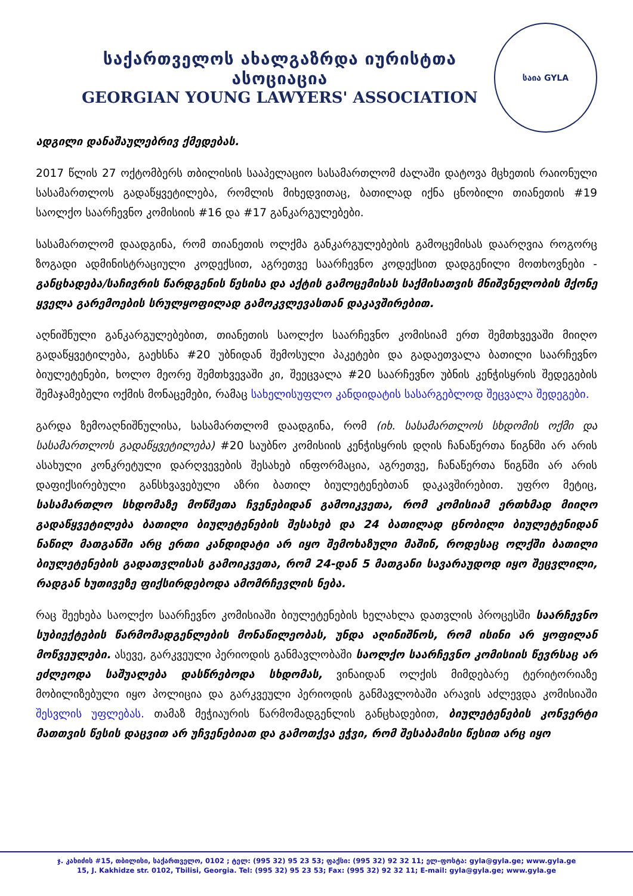საქართველოს ახალგაზრდა იურისტთა ასოციაცია
GEORGIAN YOUNG LAWYERS' ASSOCIATION
საია GYLA
ადგილი დანაშაულებრივ ქმედებას.
2017 წლის 27 ოქტომბერს თბილისის სააპელაციო სასამართლომ ძალაში დატოვა მცხეთის რაიონული სასამართლოს გადაწყვეტილება, რომლის მიხედვითაც, ბათილად იქნა ცნობილი თიანეთის #19 საოლქო საარჩევნო კომისიის #16 და #17 განკარგულებები.
სასამართლომ დაადგინა, რომ თიანეთის ოლქმა განკარგულებების გამოცემისას დაარღვია როგორც ზოგადი ადმინისტრაციული კოდექსით, აგრეთვე საარჩევნო კოდექსით დადგენილი მოთხოვნები - განცხადება/საჩივრის წარდგენის წესისა და აქტის გამოცემისას საქმისათვის მნიშვნელობის მქონე ყველა გარემოების სრულყოფილად გამოკვლევასთან დაკავშირებით.
აღნიშნული განკარგულებებით, თიანეთის საოლქო საარჩევნო კომისიამ ერთ შემთხვევაში მიიღო გადაწყვეტილება, გაეხსნა #20 უბნიდან შემოსული პაკეტები და გადაეთვალა ბათილი საარჩევნო ბიულეტენები, ხოლო მეორე შემთხვევაში კი, შეეცვალა #20 საარჩევნო უბნის კენჭისყრის შედეგების შემაჯამებელი ოქმის მონაცემები, რამაც სახელისუფლო კანდიდატის სასარგებლოდ შეცვალა შედეგები.
გარდა ზემოაღნიშნულისა, სასამართლომ დაადგინა, რომ (იხ. სასამართლოს სხდომის ოქმი და სასამართლოს გადაწყვეტილება) #20 საუბნო კომისიის კენჭისყრის დღის ჩანაწერთა წიგნში არ არის ასახული კონკრეტული დარღვევების შესახებ ინფორმაცია, აგრეთვე, ჩანაწერთა წიგნში არ არის დაფიქსირებული განსხვავებული აზრი ბათილ ბიულეტენებთან დაკავშირებით. უფრო მეტიც, სასამართლო სხდომაზე მოწმეთა ჩვენებიდან გამოიკვეთა, რომ კომისიამ ერთხმად მიიღო გადაწყვეტილება ბათილი ბიულეტენების შესახებ და 24 ბათილად ცნობილი ბიულეტენიდან ნაწილ მათგანში არც ერთი კანდიდატი არ იყო შემოხაზული მაშინ, როდესაც ოლქში ბათილი ბიულეტენების გადათვლისას გამოიკვეთა, რომ 24-დან 5 მათგანი სავარაუდოდ იყო შეცვლილი, რადგან ხუთივეზე ფიქსირდებოდა ამომრჩევლის ნება.
რაც შეეხება საოლქო საარჩევნო კომისიაში ბიულეტენების ხელახლა დათვლის პროცესში საარჩევნო სუბიექტების წარმომადგენლების მონაწილეობას, უნდა აღინიშნოს, რომ ისინი არ ყოფილან მოწვეულები. ასევე, გარკვეული პერიოდის განმავლობაში საოლქო საარჩევნო კომისიის წევრსაც არ ეძლეოდა საშუალება დასწრებოდა სხდომას, ვინაიდან ოლქის მიმდებარე ტერიტორიაზე მობილიზებული იყო პოლიცია და გარკვეული პერიოდის განმავლობაში არავის აძლევდა კომისიაში შესვლის უფლებას. თამაზ მეჭიაურის წარმომადგენლის განცხადებით, ბიულეტენების კონვერტი მათთვის წესის დაცვით არ უჩვენებიათ და გამოთქვა ეჭვი, რომ შესაბამისი წესით არც იყო
ჯ. კახიძის #15, თბილისი, საქართველო, 0102 ; ტელ: (995 32) 95 23 53; ფაქსი: (995 32) 92 32 11; ელ-ფოსტა: gyla@gyla.ge; www.gyla.ge
15, J. Kakhidze str. 0102, Tbilisi, Georgia. Tel: (995 32) 95 23 53; Fax: (995 32) 92 32 11; E-mail: gyla@gyla.ge; www.gyla.ge